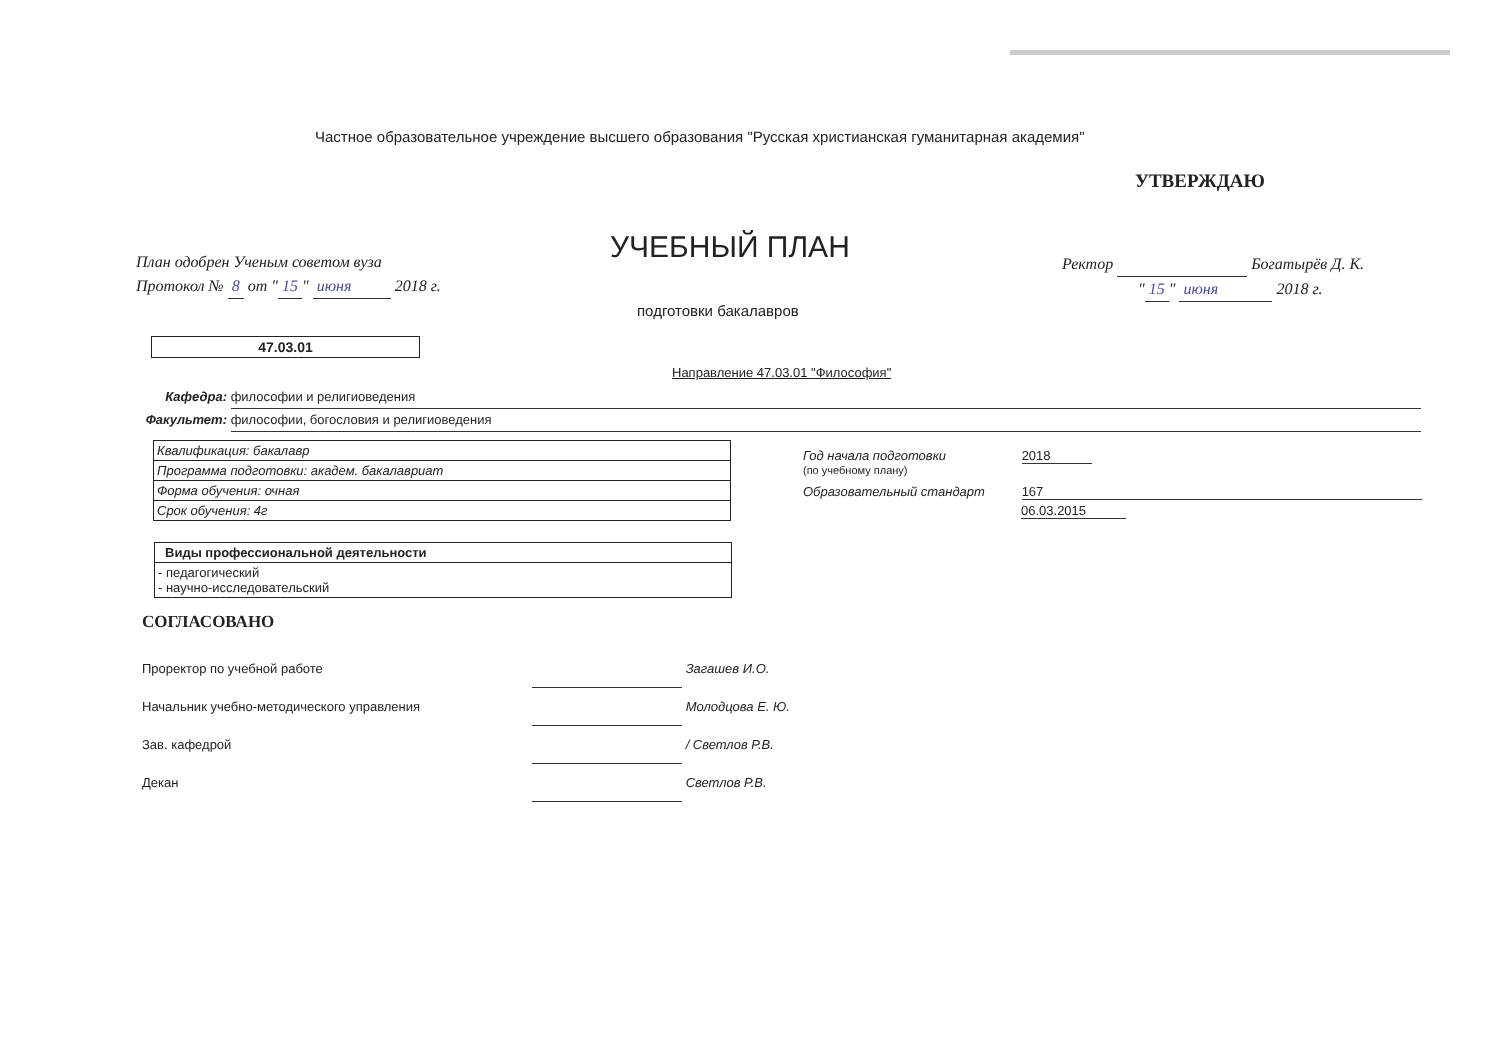Частное образовательное учреждение высшего образования "Русская христианская гуманитарная академия"
УТВЕРЖДАЮ
План одобрен Ученым советом вуза
Протокол № 8 от " 15 " июня 2018 г.
УЧЕБНЫЙ ПЛАН
Ректор Богатырёв Д. К.
" 15 " июня 2018 г.
подготовки бакалавров
47.03.01
Направление 47.03.01 "Философия"
Кафедра: философии и религиоведения
Факультет: философии, богословия и религиоведения
| Квалификация: бакалавр |
| Программа подготовки: академ. бакалавриат |
| Форма обучения: очная |
| Срок обучения: 4г |
| Виды профессиональной деятельности |
| --- |
| - педагогический - научно-исследовательский |
Год начала подготовки 2018
(по учебному плану)
Образовательный стандарт 167
06.03.2015
СОГЛАСОВАНО
Проректор по учебной работе Загашев И.О.
Начальник учебно-методического управления Молодцова Е. Ю.
Зав. кафедрой / Светлов Р.В.
Декан Светлов Р.В.